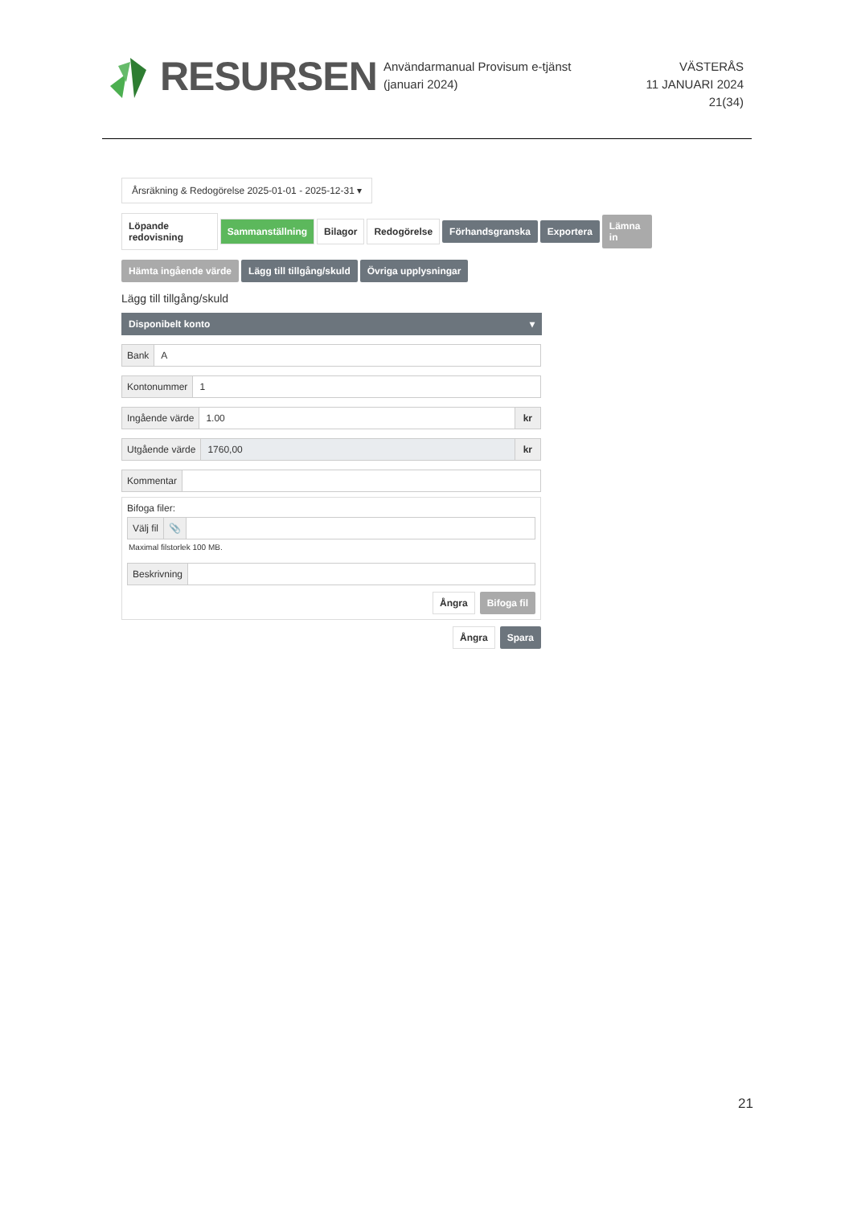RESURSEN
Användarmanual Provisum e-tjänst (januari 2024)
VÄSTERÅS
11 JANUARI 2024
21(34)
Årsräkning & Redogörelse 2025-01-01 - 2025-12-31 ▾
Löpande redovisning Sammanställning Bilagor Redogörelse Förhandsgranska Exportera Lämna in
Hämta ingående värde Lägg till tillgång/skuld Övriga upplysningar
Lägg till tillgång/skuld
Disponibelt konto ▾
Bank A
Kontonummer 1
Ingående värde 1.00 kr
Utgående värde 1760,00 kr
Kommentar
Bifoga filer:
Välj fil 📎
Maximal filstorlek 100 MB.
Beskrivning
Ångra Bifoga fil
Ångra Spara
21